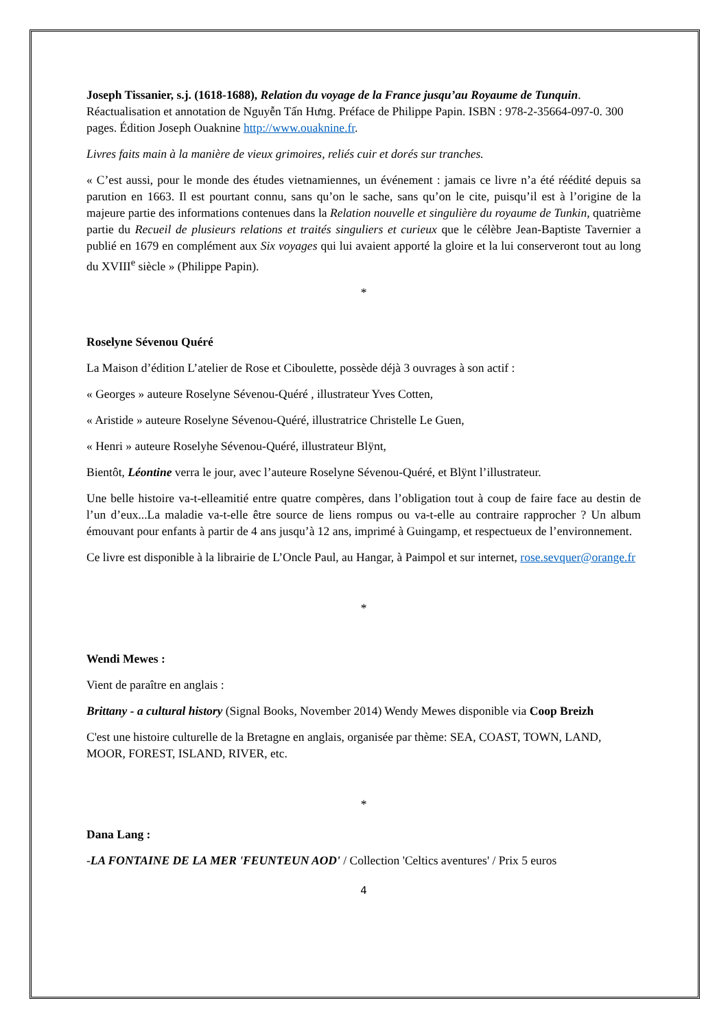Joseph Tissanier, s.j. (1618-1688), Relation du voyage de la France jusqu’au Royaume de Tunquin. Réactualisation et annotation de Nguyễn Tấn Hưng. Préface de Philippe Papin. ISBN : 978-2-35664-097-0. 300 pages. Édition Joseph Ouaknine http://www.ouaknine.fr.
Livres faits main à la manière de vieux grimoires, reliés cuir et dorés sur tranches.
« C’est aussi, pour le monde des études vietnamiennes, un événement : jamais ce livre n’a été réédité depuis sa parution en 1663. Il est pourtant connu, sans qu’on le sache, sans qu’on le cite, puisqu’il est à l’origine de la majeure partie des informations contenues dans la Relation nouvelle et singulière du royaume de Tunkin, quatrième partie du Recueil de plusieurs relations et traités singuliers et curieux que le célèbre Jean-Baptiste Tavernier a publié en 1679 en complément aux Six voyages qui lui avaient apporté la gloire et la lui conserveront tout au long du XVIII<sup>e</sup> siècle » (Philippe Papin).
*
Roselyne Sévenou Quéré
La Maison d’édition L’atelier de Rose et Ciboulette, possède déjà 3 ouvrages à son actif :
« Georges » auteure Roselyne Sévenou-Quéré , illustrateur Yves Cotten,
« Aristide » auteure Roselyne Sévenou-Quéré, illustratrice Christelle Le Guen,
« Henri » auteure Roselyhe Sévenou-Quéré, illustrateur Blÿnt,
Bientôt, Léontine verra le jour, avec l’auteure Roselyne Sévenou-Quéré, et Blÿnt l’illustrateur.
Une belle histoire va-t-elleamitié entre quatre compères, dans l’obligation tout à coup de faire face au destin de l’un d’eux...La maladie va-t-elle être source de liens rompus ou va-t-elle au contraire rapprocher ? Un album émouvant pour enfants à partir de 4 ans jusqu’à 12 ans, imprimé à Guingamp, et respectueux de l’environnement.
Ce livre est disponible à la librairie de L’Oncle Paul, au Hangar, à Paimpol et sur internet, rose.sevquer@orange.fr
*
Wendi Mewes :
Vient de paraître en anglais :
Brittany - a cultural history (Signal Books, November 2014) Wendy Mewes disponible via Coop Breizh
C'est une histoire culturelle de la Bretagne en anglais, organisée par thème: SEA, COAST, TOWN, LAND, MOOR, FOREST, ISLAND, RIVER, etc.
*
Dana Lang :
-LA FONTAINE DE LA MER 'FEUNTEUN AOD' / Collection 'Celtics aventures' / Prix 5 euros
4